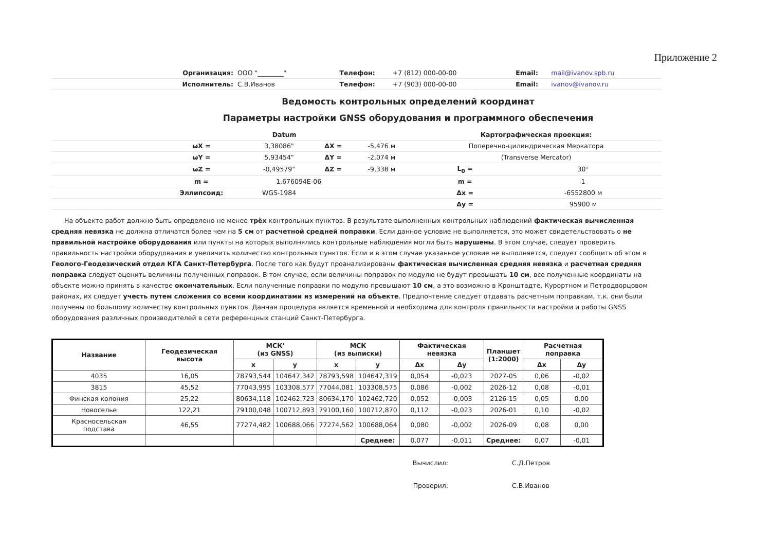Приложение 2
| Организация: | ООО "________" | Телефон: | +7 (812) 000-00-00 | Email: | mail@ivanov.spb.ru |
| Исполнитель: | С.В.Иванов | Телефон: | +7 (903) 000-00-00 | Email: | ivanov@ivanov.ru |
Ведомость контрольных определений координат
Параметры настройки GNSS оборудования и программного обеспечения
| | Datum | | | | Картографическая проекция: | | |
| | ωX = | 3,38086" | ΔX = | -5,476 м | Поперечно-цилиндрическая Меркатора | | |
| | ωY = | 5,93454" | ΔY = | -2,074 м | (Transverse Mercator) | | |
| | ωZ = | -0,49579" | ΔZ = | -9,338 м | | L<sub>0</sub> = | 30° |
| | m = | 1,676094E-06 | | | | m = | 1 |
| | Эллипсоид: | WGS-1984 | | | | Δx = | -6552800 м |
| | | | | | | Δy = | 95900 м |
На объекте работ должно быть определено не менее трёх контрольных пунктов. В результате выполненных контрольных наблюдений фактическая вычисленная средняя невязка не должна отличатся более чем на 5 см от расчетной средней поправки. Если данное условие не выполняется, это может свидетельствовать о не правильной настройке оборудования или пункты на которых выполнялись контрольные наблюдения могли быть нарушены. В этом случае, следует проверить правильность настройки оборудования и увеличить количество контрольных пунктов. Если и в этом случае указанное условие не выполняется, следует сообщить об этом в Геолого-Геодезический отдел КГА Санкт-Петербурга. После того как будут проанализированы фактическая вычисленная средняя невязка и расчетная средняя поправка следует оценить величины полученных поправок. В том случае, если величины поправок по модулю не будут превышать 10 см, все полученные координаты на объекте можно принять в качестве окончательных. Если полученные поправки по модулю превышают 10 см, а это возможно в Кронштадте, Курортном и Петродворцовом районах, их следует учесть путем сложения со всеми координатами из измерений на объекте. Предпочтение следует отдавать расчетным поправкам, т.к. они были получены по большому количеству контрольных пунктов. Данная процедура является временной и необходима для контроля правильности настройки и работы GNSS оборудования различных производителей в сети референцных станций Санкт-Петербурга.
| Название | Геодезическая высота | МСК' (из GNSS) | | МСК (из выписки) | | Фактическая невязка | | Планшет (1:2000) | Расчетная поправка | |
| --- | --- | --- | --- | --- | --- | --- | --- | --- | --- | --- |
| | | x | y | x | y | Δx | Δy | | Δx | Δy |
| 4035 | 16,05 | 78793,544 | 104647,342 | 78793,598 | 104647,319 | 0,054 | -0,023 | 2027-05 | 0,06 | -0,02 |
| 3815 | 45,52 | 77043,995 | 103308,577 | 77044,081 | 103308,575 | 0,086 | -0,002 | 2026-12 | 0,08 | -0,01 |
| Финская колония | 25,22 | 80634,118 | 102462,723 | 80634,170 | 102462,720 | 0,052 | -0,003 | 2126-15 | 0,05 | 0,00 |
| Новоселье | 122,21 | 79100,048 | 100712,893 | 79100,160 | 100712,870 | 0,112 | -0,023 | 2026-01 | 0,10 | -0,02 |
| Красносельская подстава | 46,55 | 77274,482 | 100688,066 | 77274,562 | 100688,064 | 0,080 | -0,002 | 2026-09 | 0,08 | 0,00 |
| | | | | | Среднее: | 0,077 | -0,011 | Среднее: | 0,07 | -0,01 |
| | Вычислил: | С.Д.Петров |
| | Проверил: | С.В.Иванов |